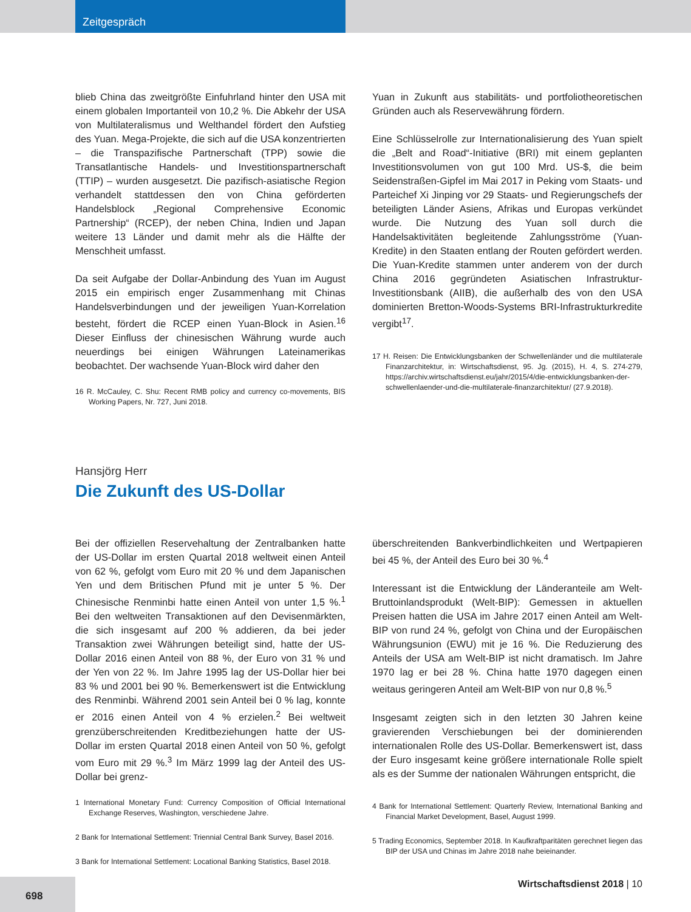Zeitgespräch
blieb China das zweitgrößte Einfuhrland hinter den USA mit einem globalen Importanteil von 10,2 %. Die Abkehr der USA von Multilateralismus und Welthandel fördert den Aufstieg des Yuan. Mega-Projekte, die sich auf die USA konzentrierten – die Transpazifische Partnerschaft (TPP) sowie die Transatlantische Handels- und Investitionspartnerschaft (TTIP) – wurden ausgesetzt. Die pazifisch-asiatische Region verhandelt stattdessen den von China geförderten Handelsblock „Regional Comprehensive Economic Partnership“ (RCEP), der neben China, Indien und Japan weitere 13 Länder und damit mehr als die Hälfte der Menschheit umfasst.
Da seit Aufgabe der Dollar-Anbindung des Yuan im August 2015 ein empirisch enger Zusammenhang mit Chinas Handelsverbindungen und der jeweiligen Yuan-Korrelation besteht, fördert die RCEP einen Yuan-Block in Asien.<sup>16</sup> Dieser Einfluss der chinesischen Währung wurde auch neuerdings bei einigen Währungen Lateinamerikas beobachtet. Der wachsende Yuan-Block wird daher den
16 R. McCauley, C. Shu: Recent RMB policy and currency co-movements, BIS Working Papers, Nr. 727, Juni 2018.
Yuan in Zukunft aus stabilitäts- und portfoliotheoretischen Gründen auch als Reservewährung fördern.
Eine Schlüsselrolle zur Internationalisierung des Yuan spielt die „Belt and Road“-Initiative (BRI) mit einem geplanten Investitionsvolumen von gut 100 Mrd. US-$, die beim Seidenstraßen-Gipfel im Mai 2017 in Peking vom Staats- und Parteichef Xi Jinping vor 29 Staats- und Regierungschefs der beteiligten Länder Asiens, Afrikas und Europas verkündet wurde. Die Nutzung des Yuan soll durch die Handelsaktivitäten begleitende Zahlungsströme (Yuan-Kredite) in den Staaten entlang der Routen gefördert werden. Die Yuan-Kredite stammen unter anderem von der durch China 2016 gegründeten Asiatischen Infrastruktur-Investitionsbank (AIIB), die außerhalb des von den USA dominierten Bretton-Woods-Systems BRI-Infrastrukturkredite vergibt<sup>17</sup>.
17 H. Reisen: Die Entwicklungsbanken der Schwellenländer und die multilaterale Finanzarchitektur, in: Wirtschaftsdienst, 95. Jg. (2015), H. 4, S. 274-279, https://archiv.wirtschaftsdienst.eu/jahr/2015/4/die-entwicklungsbanken-der-schwellenlaender-und-die-multilaterale-finanzarchitektur/ (27.9.2018).
Hansjörg Herr
Die Zukunft des US-Dollar
Bei der offiziellen Reservehaltung der Zentralbanken hatte der US-Dollar im ersten Quartal 2018 weltweit einen Anteil von 62 %, gefolgt vom Euro mit 20 % und dem Japanischen Yen und dem Britischen Pfund mit je unter 5 %. Der Chinesische Renminbi hatte einen Anteil von unter 1,5 %.<sup>1</sup> Bei den weltweiten Transaktionen auf den Devisenmärkten, die sich insgesamt auf 200 % addieren, da bei jeder Transaktion zwei Währungen beteiligt sind, hatte der US-Dollar 2016 einen Anteil von 88 %, der Euro von 31 % und der Yen von 22 %. Im Jahre 1995 lag der US-Dollar hier bei 83 % und 2001 bei 90 %. Bemerkenswert ist die Entwicklung des Renminbi. Während 2001 sein Anteil bei 0 % lag, konnte er 2016 einen Anteil von 4 % erzielen.<sup>2</sup> Bei weltweit grenzüberschreitenden Kreditbeziehungen hatte der US-Dollar im ersten Quartal 2018 einen Anteil von 50 %, gefolgt vom Euro mit 29 %.<sup>3</sup> Im März 1999 lag der Anteil des US-Dollar bei grenz-
1 International Monetary Fund: Currency Composition of Official International Exchange Reserves, Washington, verschiedene Jahre.
2 Bank for International Settlement: Triennial Central Bank Survey, Basel 2016.
3 Bank for International Settlement: Locational Banking Statistics, Basel 2018.
überschreitenden Bankverbindlichkeiten und Wertpapieren bei 45 %, der Anteil des Euro bei 30 %.<sup>4</sup>
Interessant ist die Entwicklung der Länderanteile am Welt-Bruttoinlandsprodukt (Welt-BIP): Gemessen in aktuellen Preisen hatten die USA im Jahre 2017 einen Anteil am Welt-BIP von rund 24 %, gefolgt von China und der Europäischen Währungsunion (EWU) mit je 16 %. Die Reduzierung des Anteils der USA am Welt-BIP ist nicht dramatisch. Im Jahre 1970 lag er bei 28 %. China hatte 1970 dagegen einen weitaus geringeren Anteil am Welt-BIP von nur 0,8 %.<sup>5</sup>
Insgesamt zeigten sich in den letzten 30 Jahren keine gravierenden Verschiebungen bei der dominierenden internationalen Rolle des US-Dollar. Bemerkenswert ist, dass der Euro insgesamt keine größere internationale Rolle spielt als es der Summe der nationalen Währungen entspricht, die
4 Bank for International Settlement: Quarterly Review, International Banking and Financial Market Development, Basel, August 1999.
5 Trading Economics, September 2018. In Kaufkraftparitäten gerechnet liegen das BIP der USA und Chinas im Jahre 2018 nahe beieinander.
698
Wirtschaftsdienst 2018 | 10